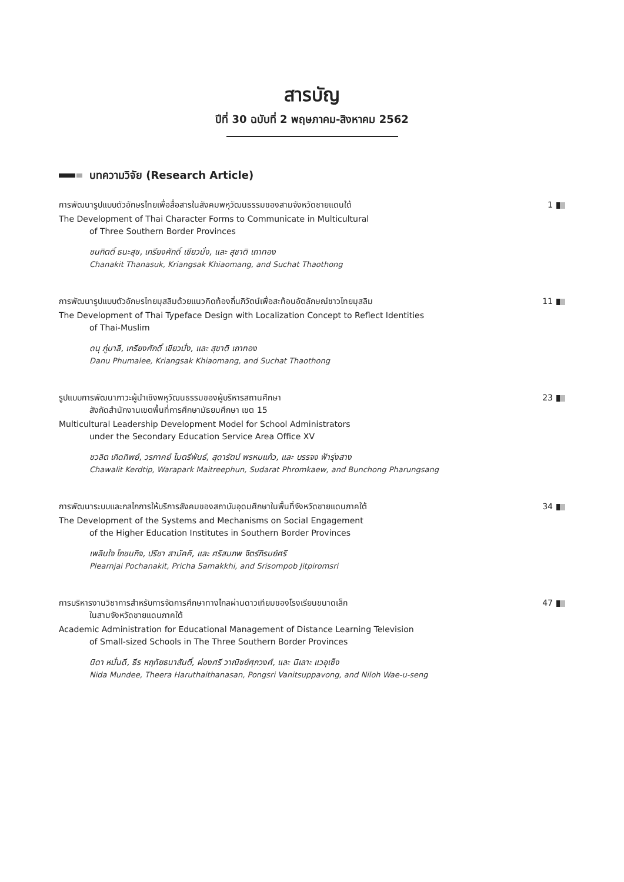สารบัญ
ปีที่ 30 ฉบับที่ 2 พฤษภาคม-สิงหาคม 2562
บทความวิจัย (Research Article)
การพัฒนารูปแบบตัวอักษรไทยเพื่อสื่อสารในสังคมพหุวัฒนธรรมของสามจังหวัดชายแดนใต้
1
The Development of Thai Character Forms to Communicate in Multicultural
of Three Southern Border Provinces
ชนกิตติ์ ธนะสุข, เกรียงศักดิ์ เขียวมั่ง, และ สุชาติ เถาทอง
Chanakit Thanasuk, Kriangsak Khiaomang, and Suchat Thaothong
การพัฒนารูปแบบตัวอักษรไทยมุสลิมด้วยแนวคิดท้องถิ่นภิวัตน์เพื่อสะท้อนอัตลักษณ์ชาวไทยมุสลิม
11
The Development of Thai Typeface Design with Localization Concept to Reflect Identities
of Thai-Muslim
ดนุ ภู่มาลี, เกรียงศักดิ์ เขียวมั่ง, และ สุชาติ เถาทอง
Danu Phumalee, Kriangsak Khiaomang, and Suchat Thaothong
รูปแบบการพัฒนาภาวะผู้นำเชิงพหุวัฒนธรรมของผู้บริหารสถานศึกษา
สังกัดสำนักงานเขตพื้นที่การศึกษามัธยมศึกษา เขต 15
23
Multicultural Leadership Development Model for School Administrators
under the Secondary Education Service Area Office XV
ชวลิต เกิดทิพย์, วรภาคย์ ไมตรีพันธ์, สุดารัตน์ พรหมแก้ว, และ บรรจง ฟ้ารุ่งสาง
Chawalit Kerdtip, Warapark Maitreephun, Sudarat Phromkaew, and Bunchong Pharungsang
การพัฒนาระบบและกลไกการให้บริการสังคมของสถาบันอุดมศึกษาในพื้นที่จังหวัดชายแดนภาคใต้
34
The Development of the Systems and Mechanisms on Social Engagement
of the Higher Education Institutes in Southern Border Provinces
เพลินใจ โภชนกิจ, ปรีชา สามัคคี, และ ศรีสมภพ จิตร์ภิรมย์ศรี
Plearnjai Pochanakit, Pricha Samakkhi, and Srisompob Jitpiromsri
การบริหารงานวิชาการสำหรับการจัดการศึกษาทางไกลผ่านดาวเทียมของโรงเรียนขนาดเล็ก
ในสามจังหวัดชายแดนภาคใต้
47
Academic Administration for Educational Management of Distance Learning Television
of Small-sized Schools in The Three Southern Border Provinces
นิดา หมั่นดี, ธีร หฤทัยธนาสันติ์, ผ่องศรี วาณิชย์ศุภวงศ์, และ นิเลาะ แวอุเซ็ง
Nida Mundee, Theera Haruthaithanasan, Pongsri Vanitsuppavong, and Niloh Wae-u-seng